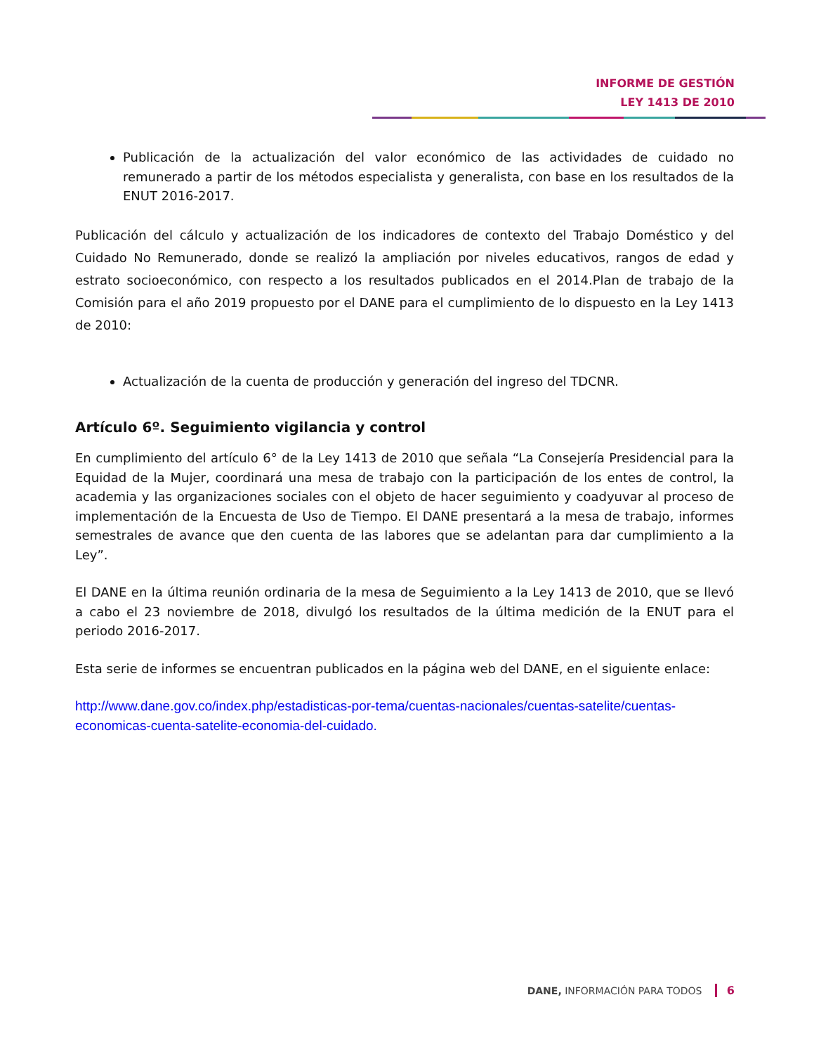INFORME DE GESTIÓN
LEY 1413 DE 2010
Publicación de la actualización del valor económico de las actividades de cuidado no remunerado a partir de los métodos especialista y generalista, con base en los resultados de la ENUT 2016-2017.
Publicación del cálculo y actualización de los indicadores de contexto del Trabajo Doméstico y del Cuidado No Remunerado, donde se realizó la ampliación por niveles educativos, rangos de edad y estrato socioeconómico, con respecto a los resultados publicados en el 2014.Plan de trabajo de la Comisión para el año 2019 propuesto por el DANE para el cumplimiento de lo dispuesto en la Ley 1413 de 2010:
Actualización de la cuenta de producción y generación del ingreso del TDCNR.
Artículo 6º. Seguimiento vigilancia y control
En cumplimiento del artículo 6° de la Ley 1413 de 2010 que señala “La Consejería Presidencial para la Equidad de la Mujer, coordinará una mesa de trabajo con la participación de los entes de control, la academia y las organizaciones sociales con el objeto de hacer seguimiento y coadyuvar al proceso de implementación de la Encuesta de Uso de Tiempo. El DANE presentará a la mesa de trabajo, informes semestrales de avance que den cuenta de las labores que se adelantan para dar cumplimiento a la Ley”.
El DANE en la última reunión ordinaria de la mesa de Seguimiento a la Ley 1413 de 2010, que se llevó a cabo el 23 noviembre de 2018, divulgó los resultados de la última medición de la ENUT para el periodo 2016-2017.
Esta serie de informes se encuentran publicados en la página web del DANE, en el siguiente enlace:
http://www.dane.gov.co/index.php/estadisticas-por-tema/cuentas-nacionales/cuentas-satelite/cuentas-economicas-cuenta-satelite-economia-del-cuidado.
DANE, INFORMACIÓN PARA TODOS 6